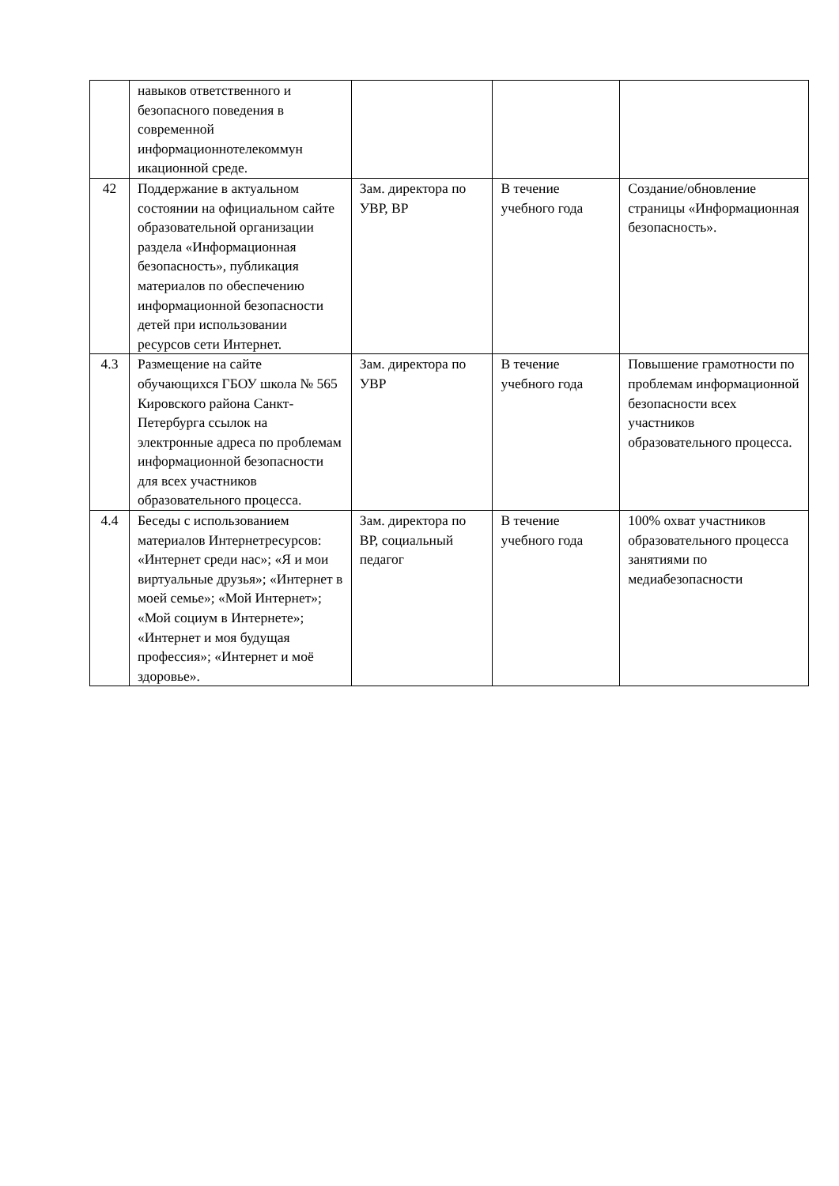| | навыков ответственного и безопасного поведения в современной информационнотелекоммун икационной среде. | | | |
| 42 | Поддержание в актуальном состоянии на официальном сайте образовательной организации раздела «Информационная безопасность», публикация материалов по обеспечению информационной безопасности детей при использовании ресурсов сети Интернет. | Зам. директора по УВР, ВР | В течение учебного года | Создание/обновление страницы «Информационная безопасность». |
| 4.3 | Размещение на сайте обучающихся ГБОУ школа № 565 Кировского района Санкт-Петербурга ссылок на электронные адреса по проблемам информационной безопасности для всех участников образовательного процесса. | Зам. директора по УВР | В течение учебного года | Повышение грамотности по проблемам информационной безопасности всех участников образовательного процесса. |
| 4.4 | Беседы с использованием материалов Интернетресурсов: «Интернет среди нас»; «Я и мои виртуальные друзья»; «Интернет в моей семье»; «Мой Интернет»; «Мой социум в Интернете»; «Интернет и моя будущая профессия»; «Интернет и моё здоровье». | Зам. директора по ВР, социальный педагог | В течение учебного года | 100% охват участников образовательного процесса занятиями по медиабезопасности |